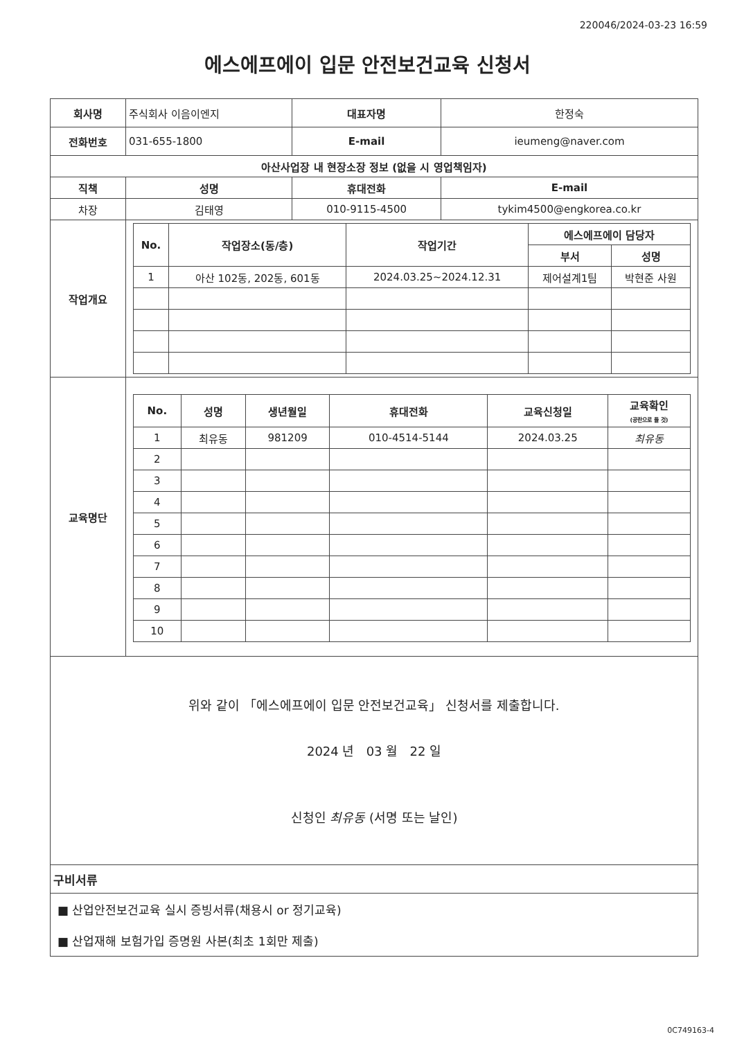220046/2024-03-23 16:59
에스에프에이 입문 안전보건교육 신청서
| 회사명 | 주식회사 이음이엔지 | | 대표자명 | 한정숙 | |
| 전화번호 | 031-655-1800 | | E-mail | ieumeng@naver.com | |
| 아산사업장 내 현장소장 정보 (없을 시 영업책임자) | | | | | |
| 직책 | | 성명 | 휴대전화 | | E-mail |
| 차장 | | 김태영 | 010-9115-4500 | | tykim4500@engkorea.co.kr |
| 작업개요 | / No. / 작업장소(동/층) / 작업기간 / 에스에프에이 담당자 / / / --- / --- / --- / --- / --- / / / / / 부서 / 성명 / / 1 / 아산 102동, 202동, 601동 / 2024.03.25~2024.12.31 / 제어설계1팀 / 박현준 사원 / | | | | |
| 교육명단 | / No. / 성명 / 생년월일 / 휴대전화 / 교육신청일 / 교육확인 (공란으로 둘 것) / / --- / --- / --- / --- / --- / --- / / 1 / 최유동 / 981209 / 010-4514-5144 / 2024.03.25 / 최유동 / / 2 / / / / / / / 3 / / / / / / / 4 / / / / / / / 5 / / / / / / / 6 / / / / / / / 7 / / / / / / / 8 / / / / / / / 9 / / / / / / / 10 / / / / / / | | | | |
| 위와 같이 「에스에프에이 입문 안전보건교육」 신청서를 제출합니다. 2024 년 03 월 22 일 신청인 최유동 (서명 또는 날인) | | | | | |
| 구비서류 | | | | | |
| ■ 산업안전보건교육 실시 증빙서류(채용시 or 정기교육) ■ 산업재해 보험가입 증명원 사본(최초 1회만 제출) | | | | | |
0C749163-4